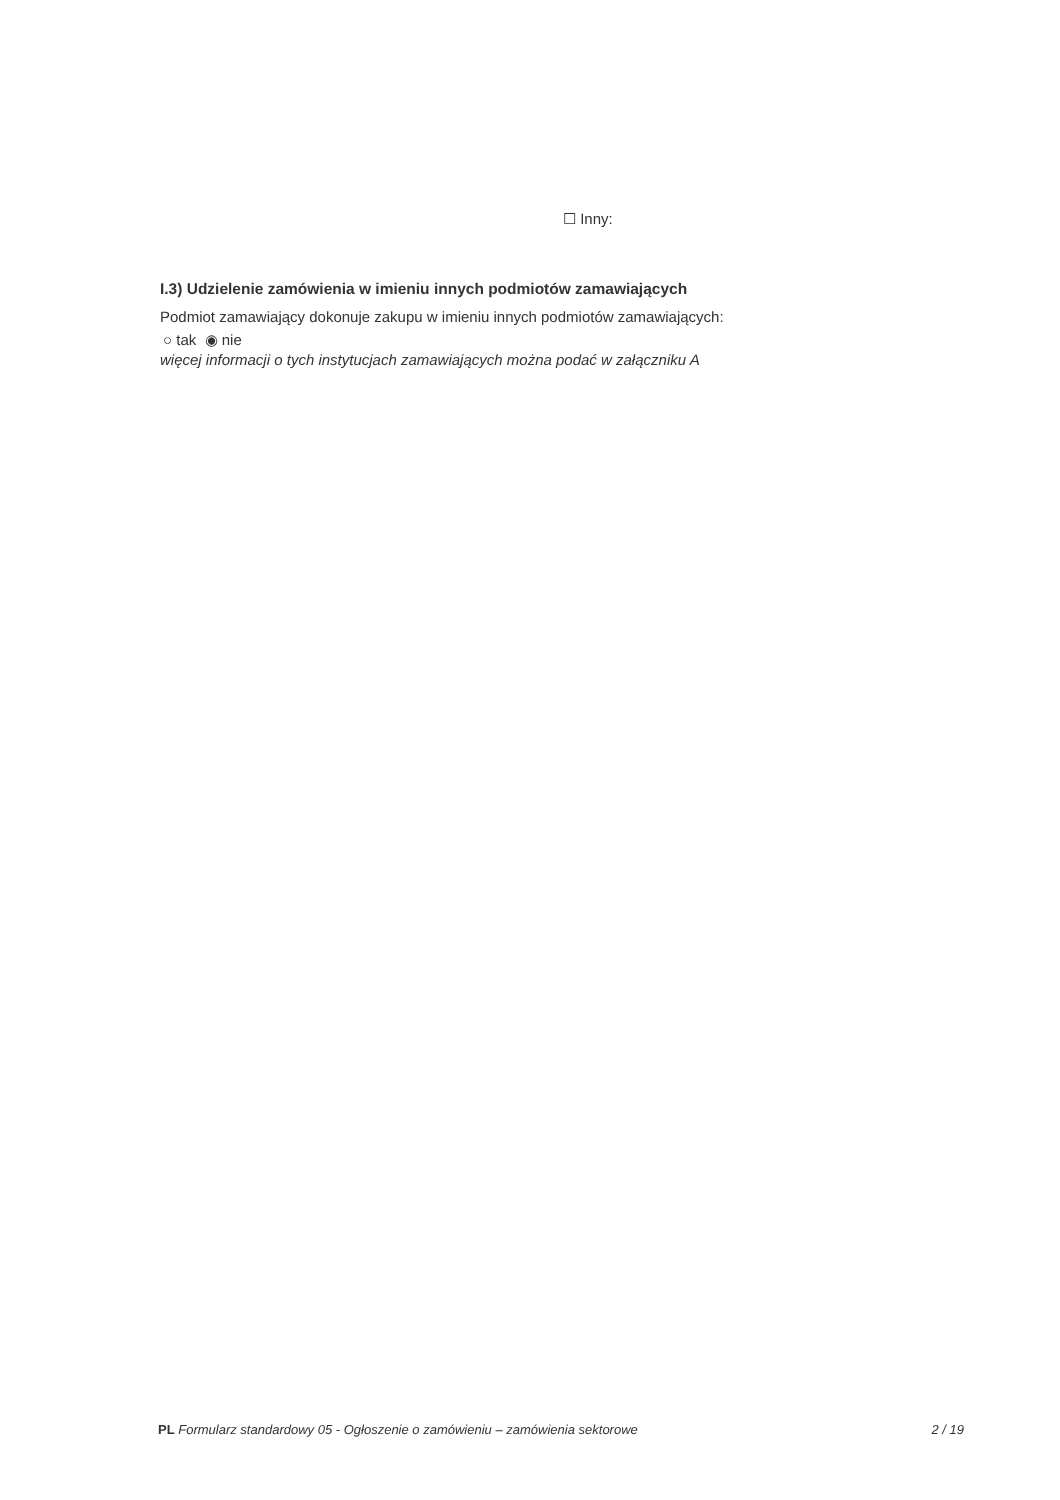☐ Inny:
I.3) Udzielenie zamówienia w imieniu innych podmiotów zamawiających
Podmiot zamawiający dokonuje zakupu w imieniu innych podmiotów zamawiających:
○ tak ◉ nie
więcej informacji o tych instytucjach zamawiających można podać w załączniku A
PL Formularz standardowy 05 - Ogłoszenie o zamówieniu – zamówienia sektorowe 2 / 19